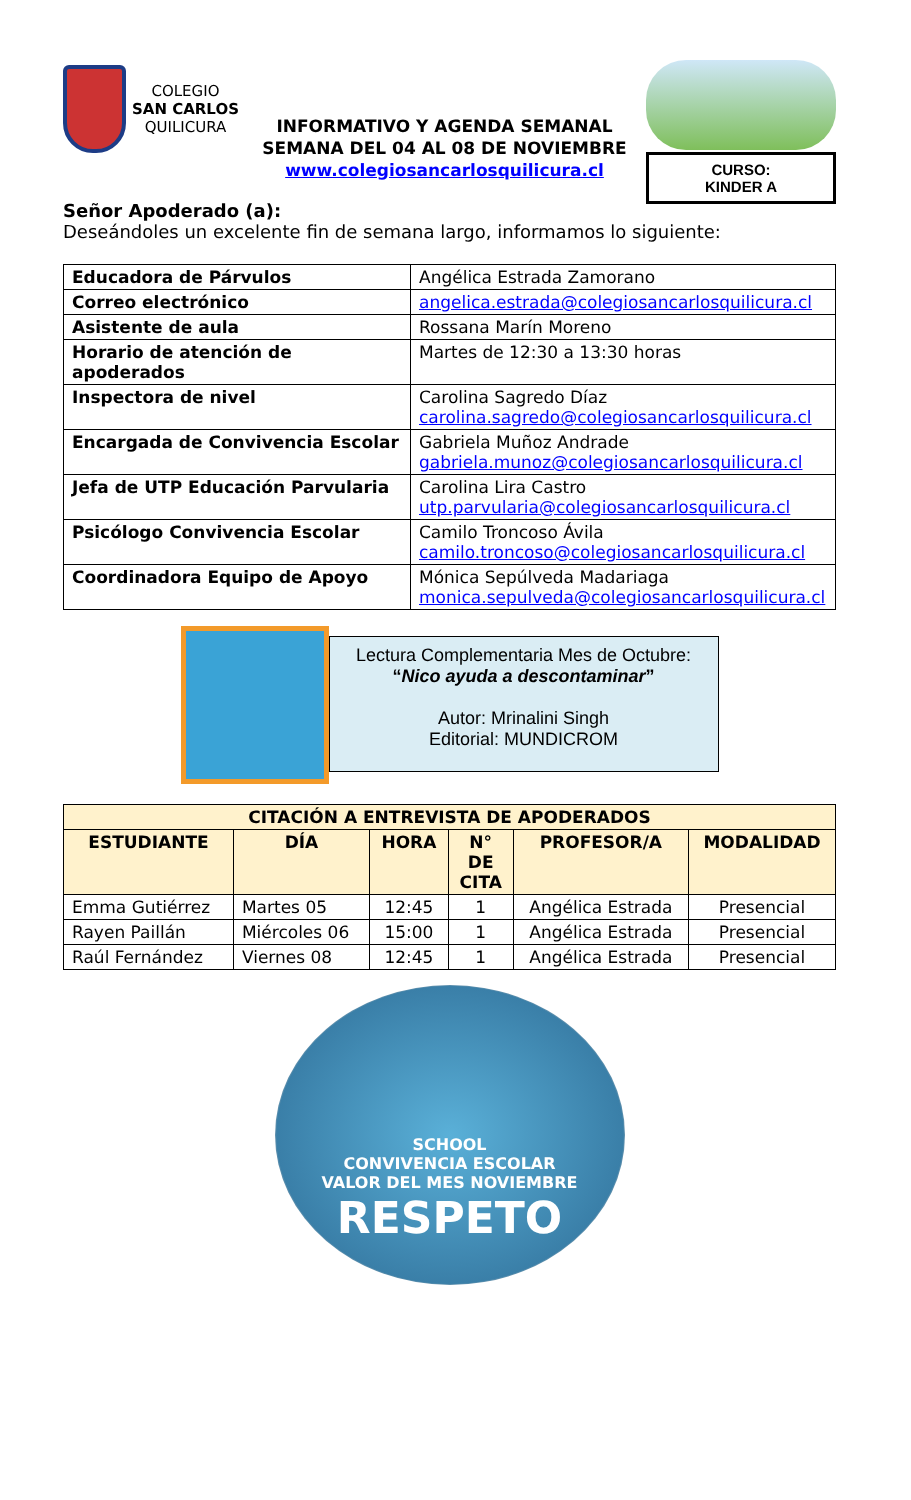COLEGIO
SAN CARLOS
QUILICURA
INFORMATIVO Y AGENDA SEMANAL
SEMANA DEL 04 AL 08 DE NOVIEMBRE
www.colegiosancarlosquilicura.cl
CURSO:
KINDER A
Señor Apoderado (a):
Deseándoles un excelente fin de semana largo, informamos lo siguiente:
| Educadora de Párvulos | Angélica Estrada Zamorano |
| Correo electrónico | angelica.estrada@colegiosancarlosquilicura.cl |
| Asistente de aula | Rossana Marín Moreno |
| Horario de atención de apoderados | Martes de 12:30 a 13:30 horas |
| Inspectora de nivel | Carolina Sagredo Díaz carolina.sagredo@colegiosancarlosquilicura.cl |
| Encargada de Convivencia Escolar | Gabriela Muñoz Andrade gabriela.munoz@colegiosancarlosquilicura.cl |
| Jefa de UTP Educación Parvularia | Carolina Lira Castro utp.parvularia@colegiosancarlosquilicura.cl |
| Psicólogo Convivencia Escolar | Camilo Troncoso Ávila camilo.troncoso@colegiosancarlosquilicura.cl |
| Coordinadora Equipo de Apoyo | Mónica Sepúlveda Madariaga monica.sepulveda@colegiosancarlosquilicura.cl |
Lectura Complementaria Mes de Octubre:
“Nico ayuda a descontaminar”
Autor: Mrinalini Singh
Editorial: MUNDICROM
| CITACIÓN A ENTREVISTA DE APODERADOS | | | | | |
| --- | --- | --- | --- | --- | --- |
| ESTUDIANTE | DÍA | HORA | N° DE CITA | PROFESOR/A | MODALIDAD |
| Emma Gutiérrez | Martes 05 | 12:45 | 1 | Angélica Estrada | Presencial |
| Rayen Paillán | Miércoles 06 | 15:00 | 1 | Angélica Estrada | Presencial |
| Raúl Fernández | Viernes 08 | 12:45 | 1 | Angélica Estrada | Presencial |
SCHOOL
CONVIVENCIA ESCOLAR
VALOR DEL MES NOVIEMBRE
RESPETO